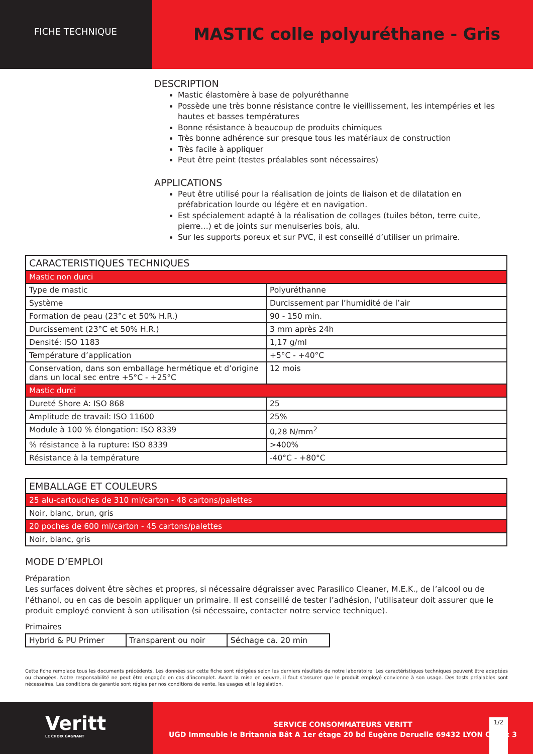FICHE TECHNIQUE
MASTIC colle polyuréthane - Gris
DESCRIPTION
Mastic élastomère à base de polyuréthanne
Possède une très bonne résistance contre le vieillissement, les intempéries et les hautes et basses températures
Bonne résistance à beaucoup de produits chimiques
Très bonne adhérence sur presque tous les matériaux de construction
Très facile à appliquer
Peut être peint (testes préalables sont nécessaires)
APPLICATIONS
Peut être utilisé pour la réalisation de joints de liaison et de dilatation en préfabrication lourde ou légère et en navigation.
Est spécialement adapté à la réalisation de collages (tuiles béton, terre cuite, pierre…) et de joints sur menuiseries bois, alu.
Sur les supports poreux et sur PVC, il est conseillé d’utiliser un primaire.
| CARACTERISTIQUES TECHNIQUES | |
| Mastic non durci | |
| Type de mastic | Polyuréthanne |
| Système | Durcissement par l’humidité de l’air |
| Formation de peau (23°c et 50% H.R.) | 90 - 150 min. |
| Durcissement (23°C et 50% H.R.) | 3 mm après 24h |
| Densité: ISO 1183 | 1,17 g/ml |
| Température d’application | +5°C - +40°C |
| Conservation, dans son emballage hermétique et d’origine dans un local sec entre +5°C - +25°C | 12 mois |
| Mastic durci | |
| Dureté Shore A: ISO 868 | 25 |
| Amplitude de travail: ISO 11600 | 25% |
| Module à 100 % élongation: ISO 8339 | 0,28 N/mm<sup>2</sup> |
| % résistance à la rupture: ISO 8339 | >400% |
| Résistance à la température | -40°C - +80°C |
| EMBALLAGE ET COULEURS |
| 25 alu-cartouches de 310 ml/carton - 48 cartons/palettes |
| Noir, blanc, brun, gris |
| 20 poches de 600 ml/carton - 45 cartons/palettes |
| Noir, blanc, gris |
MODE D’EMPLOI
Préparation
Les surfaces doivent être sèches et propres, si nécessaire dégraisser avec Parasilico Cleaner, M.E.K., de l’alcool ou de l’éthanol, ou en cas de besoin appliquer un primaire. Il est conseillé de tester l’adhésion, l’utilisateur doit assurer que le produit employé convient à son utilisation (si nécessaire, contacter notre service technique).
Primaires
| Hybrid & PU Primer | Transparent ou noir | Séchage ca. 20 min |
Cette fiche remplace tous les documents précédents. Les données sur cette fiche sont rédigées selon les derniers résultats de notre laboratoire. Les caractéristiques techniques peuvent être adaptées ou changées. Notre responsabilité ne peut être engagée en cas d’incomplet. Avant la mise en oeuvre, il faut s’assurer que le produit employé convienne à son usage. Des tests préalables sont nécessaires. Les conditions de garantie sont régies par nos conditions de vente, les usages et la législation.
Veritt
LE CHOIX GAGNANT
SERVICE CONSOMMATEURS VERITT
UGD Immeuble le Britannia Bât A 1er étage 20 bd Eugène Deruelle 69432 LYON Cedex 3
1/2